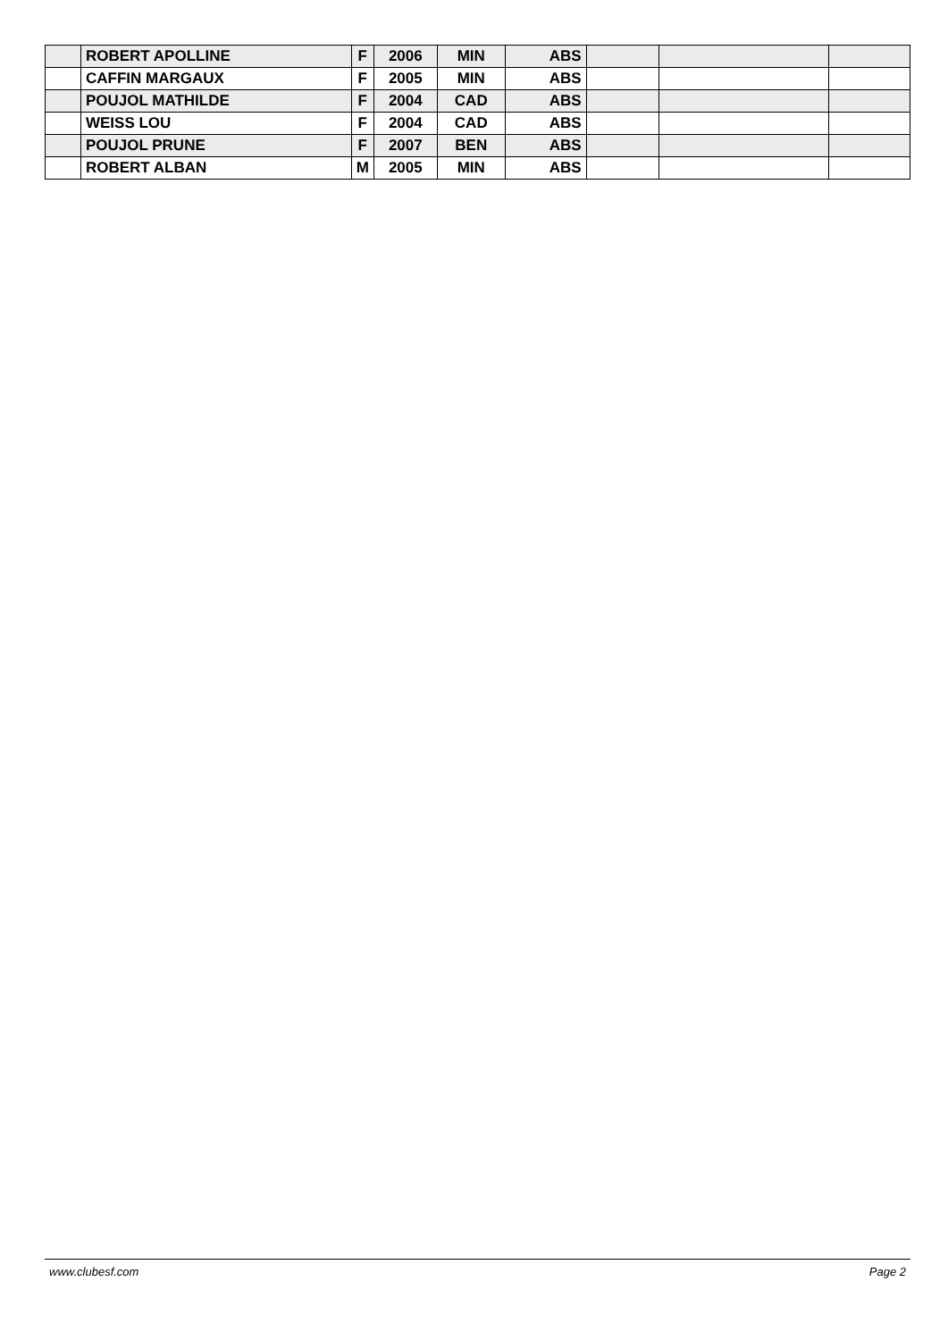| | ROBERT APOLLINE | F | 2006 | MIN | ABS | | | |
| | CAFFIN MARGAUX | F | 2005 | MIN | ABS | | | |
| | POUJOL MATHILDE | F | 2004 | CAD | ABS | | | |
| | WEISS LOU | F | 2004 | CAD | ABS | | | |
| | POUJOL PRUNE | F | 2007 | BEN | ABS | | | |
| | ROBERT ALBAN | M | 2005 | MIN | ABS | | | |
www.clubesf.com Page 2